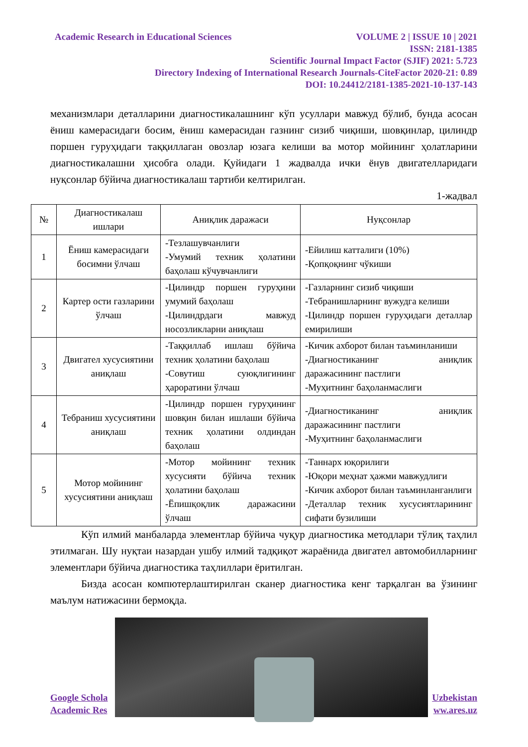Academic Research in Educational Sciences VOLUME 2 | ISSUE 10 | 2021
ISSN: 2181-1385
Scientific Journal Impact Factor (SJIF) 2021: 5.723
Directory Indexing of International Research Journals-CiteFactor 2020-21: 0.89
DOI: 10.24412/2181-1385-2021-10-137-143
механизмлари деталларини диагностикалашнинг кўп усуллари мавжуд бўлиб, бунда асосан ёниш камерасидаги босим, ёниш камерасидан газнинг сизиб чиқиши, шовқинлар, цилиндр поршен гуруҳидаги таққиллаган овозлар юзага келиши ва мотор мойининг ҳолатларини диагностикалашни ҳисобга олади. Қуйидаги 1 жадвалда ички ёнув двигателларидаги нуқсонлар бўйича диагностикалаш тартиби келтирилган.
1-жадвал
| № | Диагностикалаш ишлари | Аниқлик даражаси | Нуқсонлар |
| --- | --- | --- | --- |
| 1 | Ёниш камерасидаги босимни ўлчаш | -Тезлашувчанлиги -Умумий техник ҳолатини баҳолаш кўчувчанлиги | -Ейилиш катталиги (10%) -Қопқоқнинг чўкиши |
| 2 | Картер ости газларини ўлчаш | -Цилиндр поршен гуруҳини умумий баҳолаш -Цилиндрдаги мавжуд носозликларни аниқлаш | -Газларнинг сизиб чиқиши -Тебранишларнинг вужудга келиши -Цилиндр поршен гуруҳидаги деталлар емирилиши |
| 3 | Двигател хусусиятини аниқлаш | -Таққиллаб ишлаш бўйича техник ҳолатини баҳолаш -Совутиш суюқлигининг ҳароратини ўлчаш | -Кичик ахборот билан таъминланиши -Диагностиканинг аниқлик даражасининг пастлиги -Муҳитнинг баҳоланмаслиги |
| 4 | Тебраниш хусусиятини аниқлаш | -Цилиндр поршен гуруҳининг шовқин билан ишлаши бўйича техник ҳолатини олдиндан баҳолаш | -Диагностиканинг аниқлик даражасининг пастлиги -Муҳитнинг баҳоланмаслиги |
| 5 | Мотор мойининг хусусиятини аниқлаш | -Мотор мойининг техник хусусияти бўйича техник ҳолатини баҳолаш -Ёпишқоқлик даражасини ўлчаш | -Таннарх юқорилиги -Юқори меҳнат ҳажми мавжудлиги -Кичик ахборот билан таъминланганлиги -Деталлар техник хусусиятларининг сифати бузилиши |
Кўп илмий манбаларда элементлар бўйича чуқур диагностика методлари тўлиқ таҳлил этилмаган. Шу нуқтаи назардан ушбу илмий тадқиқот жараёнида двигател автомобилларнинг элементлари бўйича диагностика таҳлиллари ёритилган.
Бизда асосан компютерлаштирилган сканер диагностика кенг тарқалган ва ўзининг маълум натижасини бермоқда.
Google Schola Uzbekistan
Academic Res ww.ares.uz